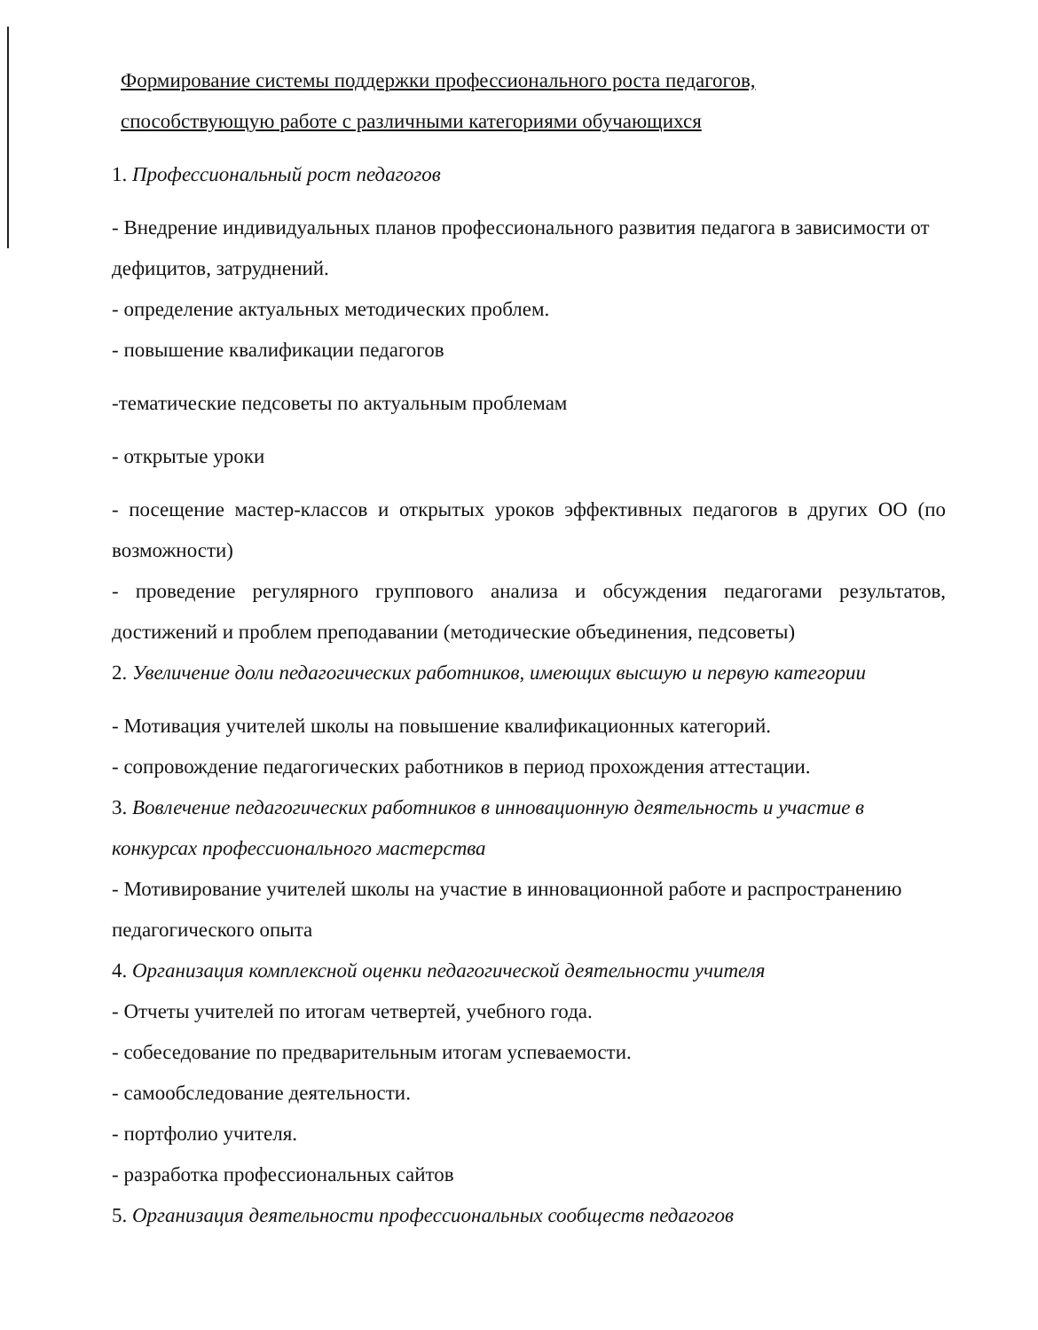Формирование системы поддержки профессионального роста педагогов,
способствующую работе с различными категориями обучающихся
1. Профессиональный рост педагогов
- Внедрение индивидуальных планов профессионального развития педагога в зависимости от дефицитов, затруднений.
- определение актуальных методических проблем.
- повышение квалификации педагогов
-тематические педсоветы по актуальным проблемам
- открытые уроки
- посещение мастер-классов и открытых уроков эффективных педагогов в других ОО (по возможности)
- проведение регулярного группового анализа и обсуждения педагогами результатов, достижений и проблем преподавании (методические объединения, педсоветы)
2. Увеличение доли педагогических работников, имеющих высшую и первую категории
- Мотивация учителей школы на повышение квалификационных категорий.
- сопровождение педагогических работников в период прохождения аттестации.
3. Вовлечение педагогических работников в инновационную деятельность и участие в конкурсах профессионального мастерства
- Мотивирование учителей школы на участие в инновационной работе и распространению педагогического опыта
4. Организация комплексной оценки педагогической деятельности учителя
- Отчеты учителей по итогам четвертей, учебного года.
- собеседование по предварительным итогам успеваемости.
- самообследование деятельности.
- портфолио учителя.
- разработка профессиональных сайтов
5. Организация деятельности профессиональных сообществ педагогов